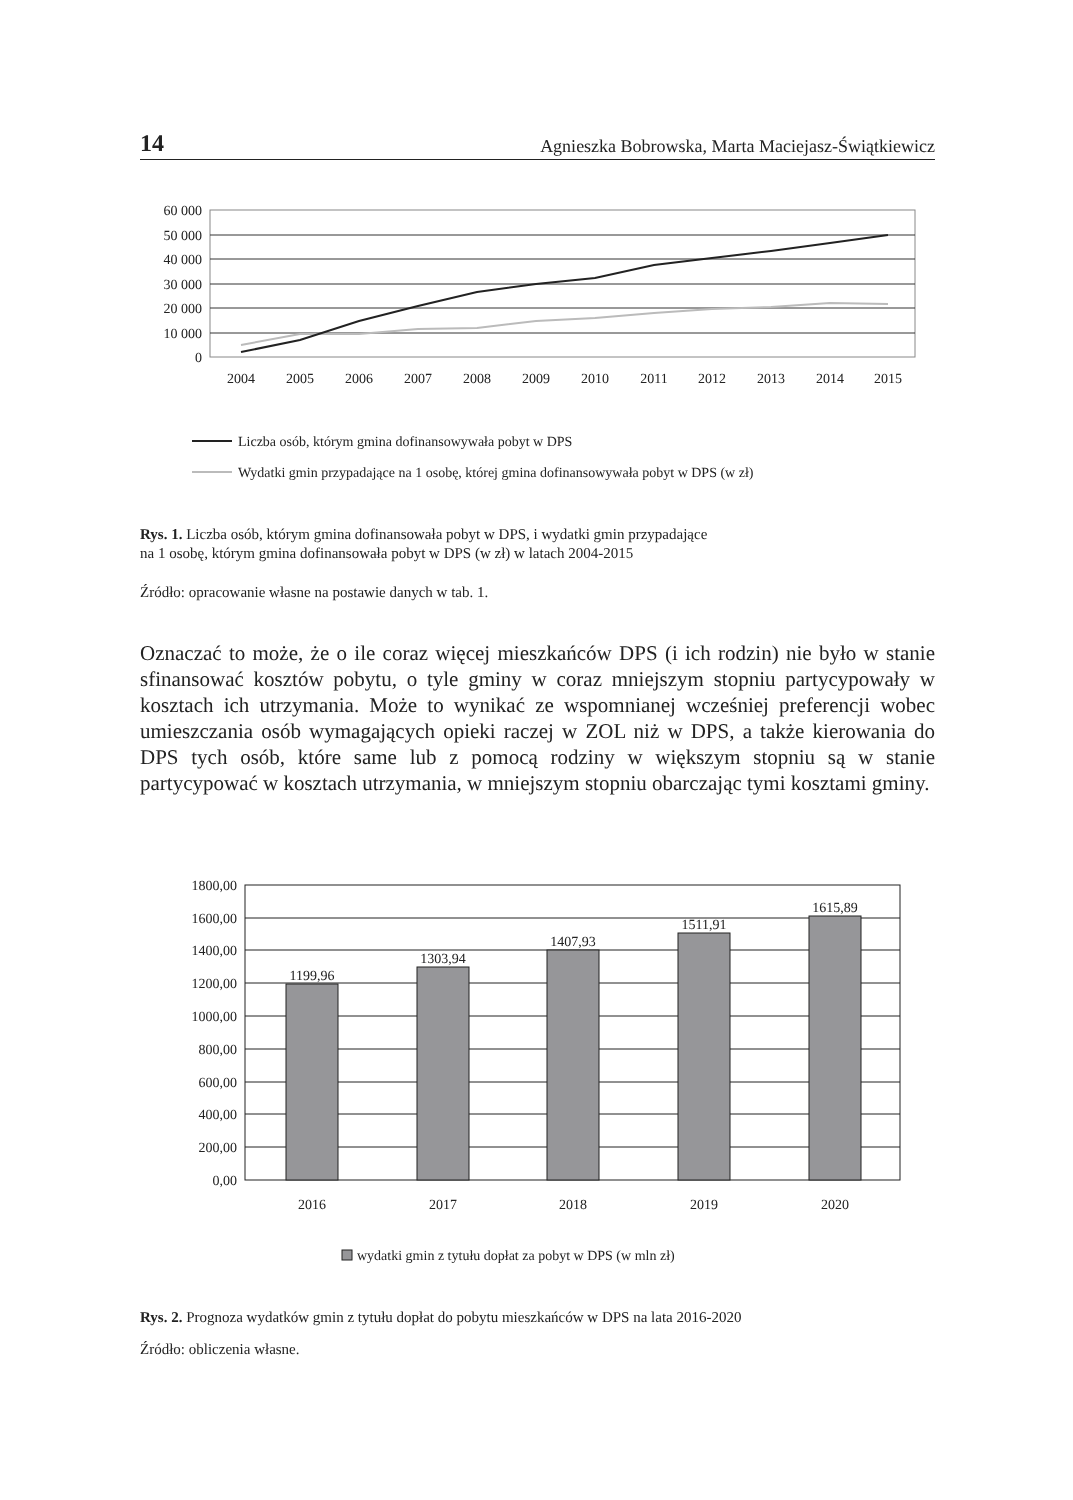14 Agnieszka Bobrowska, Marta Maciejasz-Świątkiewicz
60 000
50 000
40 000
30 000
20 000
10 000
0
2004
2005
2006
2007
2008
2009
2010
2011
2012
2013
2014
2015
Liczba osób, którym gmina dofinansowywała pobyt w DPS
Wydatki gmin przypadające na 1 osobę, której gmina dofinansowywała pobyt w DPS (w zł)
Rys. 1. Liczba osób, którym gmina dofinansowała pobyt w DPS, i wydatki gmin przypadające
na 1 osobę, którym gmina dofinansowała pobyt w DPS (w zł) w latach 2004-2015
Źródło: opracowanie własne na postawie danych w tab. 1.
Oznaczać to może, że o ile coraz więcej mieszkańców DPS (i ich rodzin) nie było w stanie sfinansować kosztów pobytu, o tyle gminy w coraz mniejszym stopniu partycypowały w kosztach ich utrzymania. Może to wynikać ze wspomnianej wcześniej preferencji wobec umieszczania osób wymagających opieki raczej w ZOL niż w DPS, a także kierowania do DPS tych osób, które same lub z pomocą rodziny w większym stopniu są w stanie partycypować w kosztach utrzymania, w mniejszym stopniu obarczając tymi kosztami gminy.
1800,00
1600,00
1400,00
1200,00
1000,00
800,00
600,00
400,00
200,00
0,00
1199,96
1303,94
1407,93
1511,91
1615,89
2016
2017
2018
2019
2020
wydatki gmin z tytułu dopłat za pobyt w DPS (w mln zł)
Rys. 2. Prognoza wydatków gmin z tytułu dopłat do pobytu mieszkańców w DPS na lata 2016-2020
Źródło: obliczenia własne.